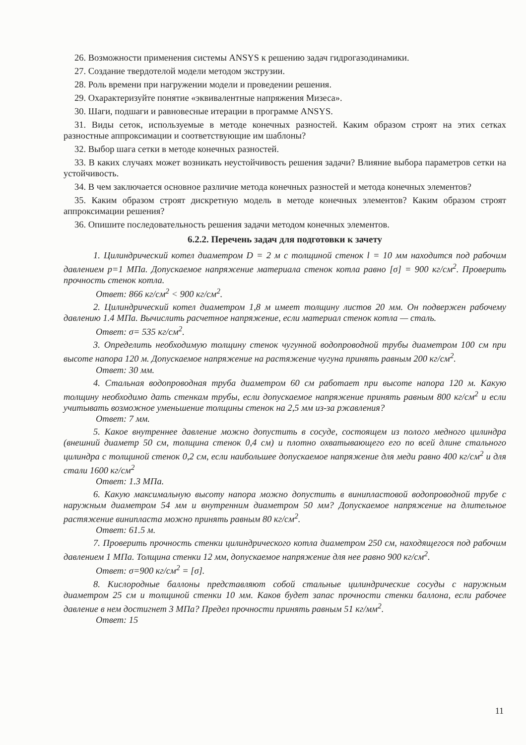26. Возможности применения системы ANSYS к решению задач гидрогазодинамики.
27. Создание твердотелой модели методом экструзии.
28. Роль времени при нагружении модели и проведении решения.
29. Охарактеризуйте понятие «эквивалентные напряжения Мизеса».
30. Шаги, подшаги и равновесные итерации в программе ANSYS.
31. Виды сеток, используемые в методе конечных разностей. Каким образом строят на этих сетках разностные аппроксимации и соответствующие им шаблоны?
32. Выбор шага сетки в методе конечных разностей.
33. В каких случаях может возникать неустойчивость решения задачи? Влияние выбора параметров сетки на устойчивость.
34. В чем заключается основное различие метода конечных разностей и метода конечных элементов?
35. Каким образом строят дискретную модель в методе конечных элементов? Каким образом строят аппроксимации решения?
36. Опишите последовательность решения задачи методом конечных элементов.
6.2.2. Перечень задач для подготовки к зачету
1. Цилиндрический котел диаметром D = 2 м с толщиной стенок l = 10 мм находится под рабочим давлением p=1 МПа. Допускаемое напряжение материала стенок котла равно [σ] = 900 кг/см<sup>2</sup>. Проверить прочность стенок котла.
Ответ: 866 кг/см<sup>2</sup> < 900 кг/см<sup>2</sup>.
2. Цилиндрический котел диаметром 1,8 м имеет толщину листов 20 мм. Он подвержен рабочему давлению 1.4 МПа. Вычислить расчетное напряжение, если материал стенок котла — сталь.
Ответ: σ= 535 кг/см<sup>2</sup>.
3. Определить необходимую толщину стенок чугунной водопроводной трубы диаметром 100 см при высоте напора 120 м. Допускаемое напряжение на растяжение чугуна принять равным 200 кг/см<sup>2</sup>.
Ответ: 30 мм.
4. Стальная водопроводная труба диаметром 60 см работает при высоте напора 120 м. Какую толщину необходимо дать стенкам трубы, если допускаемое напряжение принять равным 800 кг/см<sup>2</sup> и если учитывать возможное уменьшение толщины стенок на 2,5 мм из-за ржавления?
Ответ: 7 мм.
5. Какое внутреннее давление можно допустить в сосуде, состоящем из полого медного цилиндра (внешний диаметр 50 см, толщина стенок 0,4 см) и плотно охватывающего его по всей длине стального цилиндра с толщиной стенок 0,2 см, если наибольшее допускаемое напряжение для меди равно 400 кг/см<sup>2</sup> и для стали 1600 кг/см<sup>2</sup>
Ответ: 1.3 МПа.
6. Какую максимальную высоту напора можно допустить в винипластовой водопроводной трубе с наружным диаметром 54 мм и внутренним диаметром 50 мм? Допускаемое напряжение на длительное растяжение винипласта можно принять равным 80 кг/см<sup>2</sup>.
Ответ: 61.5 м.
7. Проверить прочность стенки цилиндрического котла диаметром 250 см, находящегося под рабочим давлением 1 МПа. Толщина стенки 12 мм, допускаемое напряжение для нее равно 900 кг/см<sup>2</sup>.
Ответ: σ=900 кг/см<sup>2</sup> = [σ].
8. Кислородные баллоны представляют собой стальные цилиндрические сосуды с наружным диаметром 25 см и толщиной стенки 10 мм. Каков будет запас прочности стенки баллона, если рабочее давление в нем достигнет 3 МПа? Предел прочности принять равным 51 кг/мм<sup>2</sup>.
Ответ: 15
11